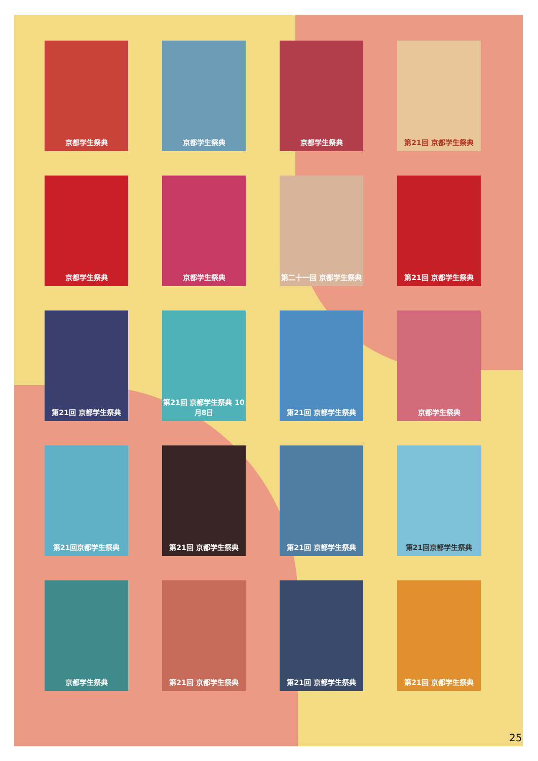京都学生祭典
京都学生祭典
京都学生祭典
第21回 京都学生祭典
京都学生祭典
京都学生祭典
第二十一回 京都学生祭典
第21回 京都学生祭典
第21回 京都学生祭典
第21回 京都学生祭典 10月8日
第21回 京都学生祭典
京都学生祭典
第21回京都学生祭典
第21回 京都学生祭典
第21回 京都学生祭典
第21回京都学生祭典
京都学生祭典
第21回 京都学生祭典
第21回 京都学生祭典
第21回 京都学生祭典
25